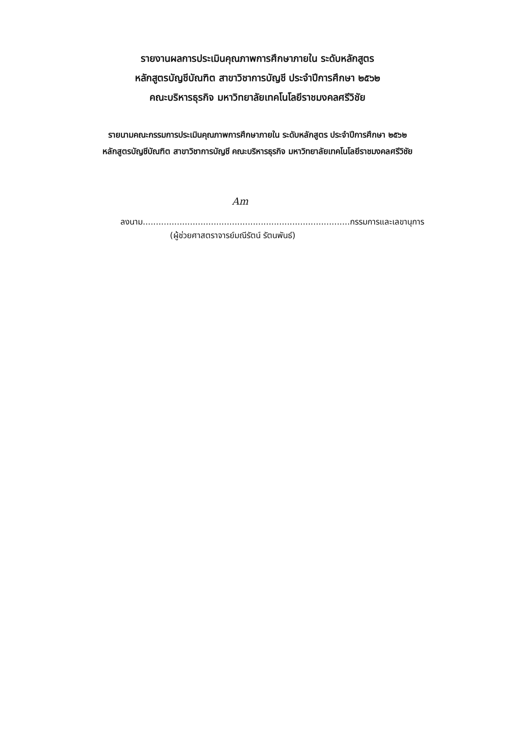รายงานผลการประเมินคุณภาพการศึกษาภายใน ระดับหลักสูตร
หลักสูตรบัญชีบัณฑิต สาขาวิชาการบัญชี ประจำปีการศึกษา ๒๕๖๒
คณะบริหารธุรกิจ มหาวิทยาลัยเทคโนโลยีราชมงคลศรีวิชัย
รายนามคณะกรรมการประเมินคุณภาพการศึกษาภายใน ระดับหลักสูตร ประจำปีการศึกษา ๒๕๖๒
หลักสูตรบัญชีบัณฑิต สาขาวิชาการบัญชี คณะบริหารธุรกิจ มหาวิทยาลัยเทคโนโลยีราชมงคลศรีวิชัย
Am
ลงนาม...............................................................................กรรมการและเลขานุการ
(ผู้ช่วยศาสตราจารย์มณีรัตน์ รัตนพันธ์)